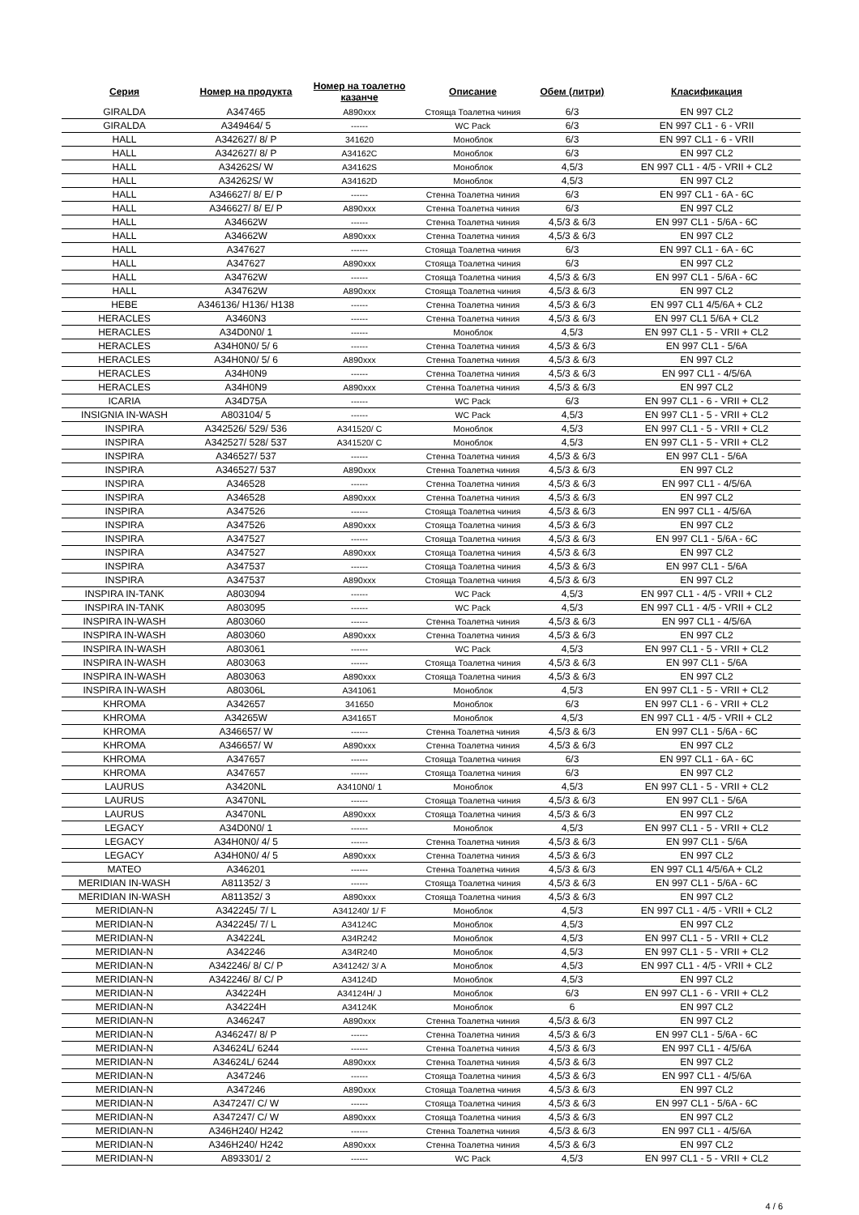| Серия | Номер на продукта | Номер на тоалетно казанче | Описание | Обем (литри) | Класификация |
| --- | --- | --- | --- | --- | --- |
| GIRALDA | A347465 | A890xxx | Стояща Тоалетна чиния | 6/3 | EN 997 CL2 |
| GIRALDA | A349464/ 5 | ------ | WC Pack | 6/3 | EN 997 CL1 - 6 - VRII |
| HALL | A342627/ 8/ P | 341620 | Моноблок | 6/3 | EN 997 CL1 - 6 - VRII |
| HALL | A342627/ 8/ P | A34162C | Моноблок | 6/3 | EN 997 CL2 |
| HALL | A34262S/ W | A34162S | Моноблок | 4,5/3 | EN 997 CL1 - 4/5 - VRII + CL2 |
| HALL | A34262S/ W | A34162D | Моноблок | 4,5/3 | EN 997 CL2 |
| HALL | A346627/ 8/ E/ P | ------ | Стенна Тоалетна чиния | 6/3 | EN 997 CL1 - 6A - 6C |
| HALL | A346627/ 8/ E/ P | A890xxx | Стенна Тоалетна чиния | 6/3 | EN 997 CL2 |
| HALL | A34662W | ------ | Стенна Тоалетна чиния | 4,5/3 & 6/3 | EN 997 CL1 - 5/6A - 6C |
| HALL | A34662W | A890xxx | Стенна Тоалетна чиния | 4,5/3 & 6/3 | EN 997 CL2 |
| HALL | A347627 | ------ | Стояща Тоалетна чиния | 6/3 | EN 997 CL1 - 6A - 6C |
| HALL | A347627 | A890xxx | Стояща Тоалетна чиния | 6/3 | EN 997 CL2 |
| HALL | A34762W | ------ | Стояща Тоалетна чиния | 4,5/3 & 6/3 | EN 997 CL1 - 5/6A - 6C |
| HALL | A34762W | A890xxx | Стояща Тоалетна чиния | 4,5/3 & 6/3 | EN 997 CL2 |
| HEBE | A346136/ H136/ H138 | ------ | Стенна Тоалетна чиния | 4,5/3 & 6/3 | EN 997 CL1 4/5/6A + CL2 |
| HERACLES | A3460N3 | ------ | Стенна Тоалетна чиния | 4,5/3 & 6/3 | EN 997 CL1 5/6A + CL2 |
| HERACLES | A34D0N0/ 1 | ------ | Моноблок | 4,5/3 | EN 997 CL1 - 5 - VRII + CL2 |
| HERACLES | A34H0N0/ 5/ 6 | ------ | Стенна Тоалетна чиния | 4,5/3 & 6/3 | EN 997 CL1 - 5/6A |
| HERACLES | A34H0N0/ 5/ 6 | A890xxx | Стенна Тоалетна чиния | 4,5/3 & 6/3 | EN 997 CL2 |
| HERACLES | A34H0N9 | ------ | Стенна Тоалетна чиния | 4,5/3 & 6/3 | EN 997 CL1 - 4/5/6A |
| HERACLES | A34H0N9 | A890xxx | Стенна Тоалетна чиния | 4,5/3 & 6/3 | EN 997 CL2 |
| ICARIA | A34D75A | ------ | WC Pack | 6/3 | EN 997 CL1 - 6 - VRII + CL2 |
| INSIGNIA IN-WASH | A803104/ 5 | ------ | WC Pack | 4,5/3 | EN 997 CL1 - 5 - VRII + CL2 |
| INSPIRA | A342526/ 529/ 536 | A341520/ C | Моноблок | 4,5/3 | EN 997 CL1 - 5 - VRII + CL2 |
| INSPIRA | A342527/ 528/ 537 | A341520/ C | Моноблок | 4,5/3 | EN 997 CL1 - 5 - VRII + CL2 |
| INSPIRA | A346527/ 537 | ------ | Стенна Тоалетна чиния | 4,5/3 & 6/3 | EN 997 CL1 - 5/6A |
| INSPIRA | A346527/ 537 | A890xxx | Стенна Тоалетна чиния | 4,5/3 & 6/3 | EN 997 CL2 |
| INSPIRA | A346528 | ------ | Стенна Тоалетна чиния | 4,5/3 & 6/3 | EN 997 CL1 - 4/5/6A |
| INSPIRA | A346528 | A890xxx | Стенна Тоалетна чиния | 4,5/3 & 6/3 | EN 997 CL2 |
| INSPIRA | A347526 | ------ | Стояща Тоалетна чиния | 4,5/3 & 6/3 | EN 997 CL1 - 4/5/6A |
| INSPIRA | A347526 | A890xxx | Стояща Тоалетна чиния | 4,5/3 & 6/3 | EN 997 CL2 |
| INSPIRA | A347527 | ------ | Стояща Тоалетна чиния | 4,5/3 & 6/3 | EN 997 CL1 - 5/6A - 6C |
| INSPIRA | A347527 | A890xxx | Стояща Тоалетна чиния | 4,5/3 & 6/3 | EN 997 CL2 |
| INSPIRA | A347537 | ------ | Стояща Тоалетна чиния | 4,5/3 & 6/3 | EN 997 CL1 - 5/6A |
| INSPIRA | A347537 | A890xxx | Стояща Тоалетна чиния | 4,5/3 & 6/3 | EN 997 CL2 |
| INSPIRA IN-TANK | A803094 | ------ | WC Pack | 4,5/3 | EN 997 CL1 - 4/5 - VRII + CL2 |
| INSPIRA IN-TANK | A803095 | ------ | WC Pack | 4,5/3 | EN 997 CL1 - 4/5 - VRII + CL2 |
| INSPIRA IN-WASH | A803060 | ------ | Стенна Тоалетна чиния | 4,5/3 & 6/3 | EN 997 CL1 - 4/5/6A |
| INSPIRA IN-WASH | A803060 | A890xxx | Стенна Тоалетна чиния | 4,5/3 & 6/3 | EN 997 CL2 |
| INSPIRA IN-WASH | A803061 | ------ | WC Pack | 4,5/3 | EN 997 CL1 - 5 - VRII + CL2 |
| INSPIRA IN-WASH | A803063 | ------ | Стояща Тоалетна чиния | 4,5/3 & 6/3 | EN 997 CL1 - 5/6A |
| INSPIRA IN-WASH | A803063 | A890xxx | Стояща Тоалетна чиния | 4,5/3 & 6/3 | EN 997 CL2 |
| INSPIRA IN-WASH | A80306L | A341061 | Моноблок | 4,5/3 | EN 997 CL1 - 5 - VRII + CL2 |
| KHROMA | A342657 | 341650 | Моноблок | 6/3 | EN 997 CL1 - 6 - VRII + CL2 |
| KHROMA | A34265W | A34165T | Моноблок | 4,5/3 | EN 997 CL1 - 4/5 - VRII + CL2 |
| KHROMA | A346657/ W | ------ | Стенна Тоалетна чиния | 4,5/3 & 6/3 | EN 997 CL1 - 5/6A - 6C |
| KHROMA | A346657/ W | A890xxx | Стенна Тоалетна чиния | 4,5/3 & 6/3 | EN 997 CL2 |
| KHROMA | A347657 | ------ | Стояща Тоалетна чиния | 6/3 | EN 997 CL1 - 6A - 6C |
| KHROMA | A347657 | ------ | Стояща Тоалетна чиния | 6/3 | EN 997 CL2 |
| LAURUS | A3420NL | A3410N0/ 1 | Моноблок | 4,5/3 | EN 997 CL1 - 5 - VRII + CL2 |
| LAURUS | A3470NL | ------ | Стояща Тоалетна чиния | 4,5/3 & 6/3 | EN 997 CL1 - 5/6A |
| LAURUS | A3470NL | A890xxx | Стояща Тоалетна чиния | 4,5/3 & 6/3 | EN 997 CL2 |
| LEGACY | A34D0N0/ 1 | ------ | Моноблок | 4,5/3 | EN 997 CL1 - 5 - VRII + CL2 |
| LEGACY | A34H0N0/ 4/ 5 | ------ | Стенна Тоалетна чиния | 4,5/3 & 6/3 | EN 997 CL1 - 5/6A |
| LEGACY | A34H0N0/ 4/ 5 | A890xxx | Стенна Тоалетна чиния | 4,5/3 & 6/3 | EN 997 CL2 |
| MATEO | A346201 | ------ | Стенна Тоалетна чиния | 4,5/3 & 6/3 | EN 997 CL1 4/5/6A + CL2 |
| MERIDIAN IN-WASH | A811352/ 3 | ------ | Стояща Тоалетна чиния | 4,5/3 & 6/3 | EN 997 CL1 - 5/6A - 6C |
| MERIDIAN IN-WASH | A811352/ 3 | A890xxx | Стояща Тоалетна чиния | 4,5/3 & 6/3 | EN 997 CL2 |
| MERIDIAN-N | A342245/ 7/ L | A341240/ 1/ F | Моноблок | 4,5/3 | EN 997 CL1 - 4/5 - VRII + CL2 |
| MERIDIAN-N | A342245/ 7/ L | A34124C | Моноблок | 4,5/3 | EN 997 CL2 |
| MERIDIAN-N | A34224L | A34R242 | Моноблок | 4,5/3 | EN 997 CL1 - 5 - VRII + CL2 |
| MERIDIAN-N | A342246 | A34R240 | Моноблок | 4,5/3 | EN 997 CL1 - 5 - VRII + CL2 |
| MERIDIAN-N | A342246/ 8/ C/ P | A341242/ 3/ A | Моноблок | 4,5/3 | EN 997 CL1 - 4/5 - VRII + CL2 |
| MERIDIAN-N | A342246/ 8/ C/ P | A34124D | Моноблок | 4,5/3 | EN 997 CL2 |
| MERIDIAN-N | A34224H | A34124H/ J | Моноблок | 6/3 | EN 997 CL1 - 6 - VRII + CL2 |
| MERIDIAN-N | A34224H | A34124K | Моноблок | 6 | EN 997 CL2 |
| MERIDIAN-N | A346247 | A890xxx | Стенна Тоалетна чиния | 4,5/3 & 6/3 | EN 997 CL2 |
| MERIDIAN-N | A346247/ 8/ P | ------ | Стенна Тоалетна чиния | 4,5/3 & 6/3 | EN 997 CL1 - 5/6A - 6C |
| MERIDIAN-N | A34624L/ 6244 | ------ | Стенна Тоалетна чиния | 4,5/3 & 6/3 | EN 997 CL1 - 4/5/6A |
| MERIDIAN-N | A34624L/ 6244 | A890xxx | Стенна Тоалетна чиния | 4,5/3 & 6/3 | EN 997 CL2 |
| MERIDIAN-N | A347246 | ------ | Стояща Тоалетна чиния | 4,5/3 & 6/3 | EN 997 CL1 - 4/5/6A |
| MERIDIAN-N | A347246 | A890xxx | Стояща Тоалетна чиния | 4,5/3 & 6/3 | EN 997 CL2 |
| MERIDIAN-N | A347247/ C/ W | ------ | Стояща Тоалетна чиния | 4,5/3 & 6/3 | EN 997 CL1 - 5/6A - 6C |
| MERIDIAN-N | A347247/ C/ W | A890xxx | Стояща Тоалетна чиния | 4,5/3 & 6/3 | EN 997 CL2 |
| MERIDIAN-N | A346H240/ H242 | ------ | Стенна Тоалетна чиния | 4,5/3 & 6/3 | EN 997 CL1 - 4/5/6A |
| MERIDIAN-N | A346H240/ H242 | A890xxx | Стенна Тоалетна чиния | 4,5/3 & 6/3 | EN 997 CL2 |
| MERIDIAN-N | A893301/ 2 | ------ | WC Pack | 4,5/3 | EN 997 CL1 - 5 - VRII + CL2 |
4 / 6